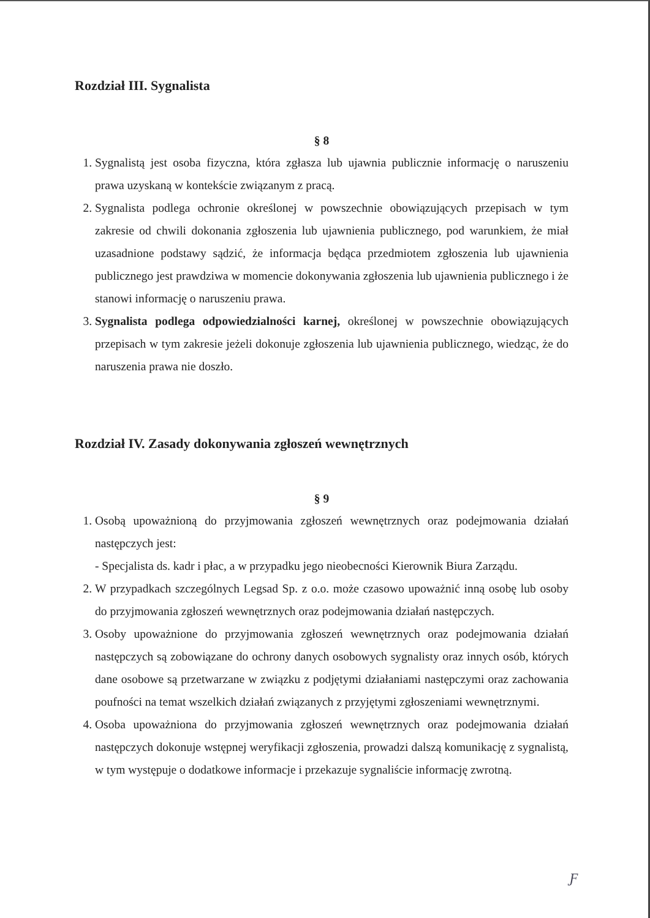Rozdział III. Sygnalista
§ 8
1. Sygnalistą jest osoba fizyczna, która zgłasza lub ujawnia publicznie informację o naruszeniu prawa uzyskaną w kontekście związanym z pracą.
2. Sygnalista podlega ochronie określonej w powszechnie obowiązujących przepisach w tym zakresie od chwili dokonania zgłoszenia lub ujawnienia publicznego, pod warunkiem, że miał uzasadnione podstawy sądzić, że informacja będąca przedmiotem zgłoszenia lub ujawnienia publicznego jest prawdziwa w momencie dokonywania zgłoszenia lub ujawnienia publicznego i że stanowi informację o naruszeniu prawa.
3. Sygnalista podlega odpowiedzialności karnej, określonej w powszechnie obowiązujących przepisach w tym zakresie jeżeli dokonuje zgłoszenia lub ujawnienia publicznego, wiedząc, że do naruszenia prawa nie doszło.
Rozdział IV. Zasady dokonywania zgłoszeń wewnętrznych
§ 9
1. Osobą upoważnioną do przyjmowania zgłoszeń wewnętrznych oraz podejmowania działań następczych jest:
- Specjalista ds. kadr i płac, a w przypadku jego nieobecności Kierownik Biura Zarządu.
2. W przypadkach szczególnych Legsad Sp. z o.o. może czasowo upoważnić inną osobę lub osoby do przyjmowania zgłoszeń wewnętrznych oraz podejmowania działań następczych.
3. Osoby upoważnione do przyjmowania zgłoszeń wewnętrznych oraz podejmowania działań następczych są zobowiązane do ochrony danych osobowych sygnalisty oraz innych osób, których dane osobowe są przetwarzane w związku z podjętymi działaniami następczymi oraz zachowania poufności na temat wszelkich działań związanych z przyjętymi zgłoszeniami wewnętrznymi.
4. Osoba upoważniona do przyjmowania zgłoszeń wewnętrznych oraz podejmowania działań następczych dokonuje wstępnej weryfikacji zgłoszenia, prowadzi dalszą komunikację z sygnalistą, w tym występuje o dodatkowe informacje i przekazuje sygnaliście informację zwrotną.
Ƒ